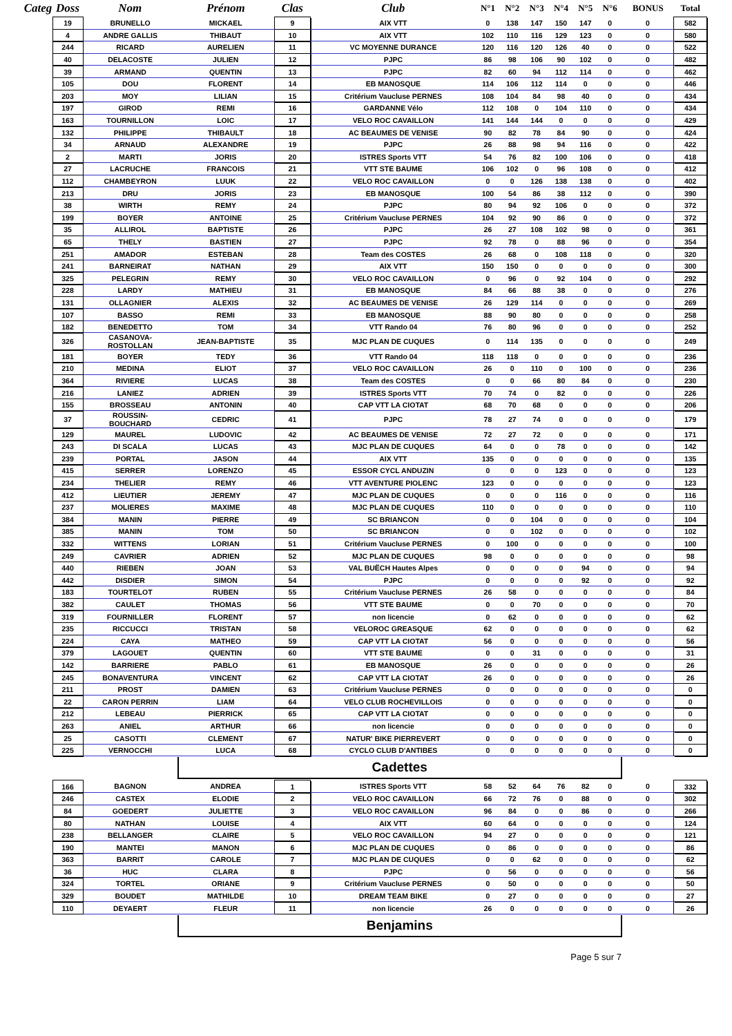| Categ | Doss | Nom | Prénom | Clas | Club | N°1 | N°2 | N°3 | N°4 | N°5 | N°6 | BONUS | Total |
| --- | --- | --- | --- | --- | --- | --- | --- | --- | --- | --- | --- | --- | --- |
| | 19 | BRUNELLO | MICKAEL | 9 | AIX VTT | 0 | 138 | 147 | 150 | 147 | 0 | 0 | 582 |
| | 4 | ANDRE GALLIS | THIBAUT | 10 | AIX VTT | 102 | 110 | 116 | 129 | 123 | 0 | 0 | 580 |
| | 244 | RICARD | AURELIEN | 11 | VC MOYENNE DURANCE | 120 | 116 | 120 | 126 | 40 | 0 | 0 | 522 |
| | 40 | DELACOSTE | JULIEN | 12 | PJPC | 86 | 98 | 106 | 90 | 102 | 0 | 0 | 482 |
| | 39 | ARMAND | QUENTIN | 13 | PJPC | 82 | 60 | 94 | 112 | 114 | 0 | 0 | 462 |
| | 105 | DOU | FLORENT | 14 | EB MANOSQUE | 114 | 106 | 112 | 114 | 0 | 0 | 0 | 446 |
| | 203 | MOY | LILIAN | 15 | Critérium Vaucluse PERNES | 108 | 104 | 84 | 98 | 40 | 0 | 0 | 434 |
| | 197 | GIROD | REMI | 16 | GARDANNE Vélo | 112 | 108 | 0 | 104 | 110 | 0 | 0 | 434 |
| | 163 | TOURNILLON | LOIC | 17 | VELO ROC CAVAILLON | 141 | 144 | 144 | 0 | 0 | 0 | 0 | 429 |
| | 132 | PHILIPPE | THIBAULT | 18 | AC BEAUMES DE VENISE | 90 | 82 | 78 | 84 | 90 | 0 | 0 | 424 |
| | 34 | ARNAUD | ALEXANDRE | 19 | PJPC | 26 | 88 | 98 | 94 | 116 | 0 | 0 | 422 |
| | 2 | MARTI | JORIS | 20 | ISTRES Sports VTT | 54 | 76 | 82 | 100 | 106 | 0 | 0 | 418 |
| | 27 | LACRUCHE | FRANCOIS | 21 | VTT STE BAUME | 106 | 102 | 0 | 96 | 108 | 0 | 0 | 412 |
| | 112 | CHAMBEYRON | LUUK | 22 | VELO ROC CAVAILLON | 0 | 0 | 126 | 138 | 138 | 0 | 0 | 402 |
| | 213 | DRU | JORIS | 23 | EB MANOSQUE | 100 | 54 | 86 | 38 | 112 | 0 | 0 | 390 |
| | 38 | WIRTH | REMY | 24 | PJPC | 80 | 94 | 92 | 106 | 0 | 0 | 0 | 372 |
| | 199 | BOYER | ANTOINE | 25 | Critérium Vaucluse PERNES | 104 | 92 | 90 | 86 | 0 | 0 | 0 | 372 |
| | 35 | ALLIROL | BAPTISTE | 26 | PJPC | 26 | 27 | 108 | 102 | 98 | 0 | 0 | 361 |
| | 65 | THELY | BASTIEN | 27 | PJPC | 92 | 78 | 0 | 88 | 96 | 0 | 0 | 354 |
| | 251 | AMADOR | ESTEBAN | 28 | Team des COSTES | 26 | 68 | 0 | 108 | 118 | 0 | 0 | 320 |
| | 241 | BARNEIRAT | NATHAN | 29 | AIX VTT | 150 | 150 | 0 | 0 | 0 | 0 | 0 | 300 |
| | 325 | PELEGRIN | REMY | 30 | VELO ROC CAVAILLON | 0 | 96 | 0 | 92 | 104 | 0 | 0 | 292 |
| | 228 | LARDY | MATHIEU | 31 | EB MANOSQUE | 84 | 66 | 88 | 38 | 0 | 0 | 0 | 276 |
| | 131 | OLLAGNIER | ALEXIS | 32 | AC BEAUMES DE VENISE | 26 | 129 | 114 | 0 | 0 | 0 | 0 | 269 |
| | 107 | BASSO | REMI | 33 | EB MANOSQUE | 88 | 90 | 80 | 0 | 0 | 0 | 0 | 258 |
| | 182 | BENEDETTO | TOM | 34 | VTT Rando 04 | 76 | 80 | 96 | 0 | 0 | 0 | 0 | 252 |
| | 326 | CASANOVA- ROSTOLLAN | JEAN-BAPTISTE | 35 | MJC PLAN DE CUQUES | 0 | 114 | 135 | 0 | 0 | 0 | 0 | 249 |
| | 181 | BOYER | TEDY | 36 | VTT Rando 04 | 118 | 118 | 0 | 0 | 0 | 0 | 0 | 236 |
| | 210 | MEDINA | ELIOT | 37 | VELO ROC CAVAILLON | 26 | 0 | 110 | 0 | 100 | 0 | 0 | 236 |
| | 364 | RIVIERE | LUCAS | 38 | Team des COSTES | 0 | 0 | 66 | 80 | 84 | 0 | 0 | 230 |
| | 216 | LANIEZ | ADRIEN | 39 | ISTRES Sports VTT | 70 | 74 | 0 | 82 | 0 | 0 | 0 | 226 |
| | 155 | BROSSEAU | ANTONIN | 40 | CAP VTT LA CIOTAT | 68 | 70 | 68 | 0 | 0 | 0 | 0 | 206 |
| | 37 | ROUSSIN- BOUCHARD | CEDRIC | 41 | PJPC | 78 | 27 | 74 | 0 | 0 | 0 | 0 | 179 |
| | 129 | MAUREL | LUDOVIC | 42 | AC BEAUMES DE VENISE | 72 | 27 | 72 | 0 | 0 | 0 | 0 | 171 |
| | 243 | DI SCALA | LUCAS | 43 | MJC PLAN DE CUQUES | 64 | 0 | 0 | 78 | 0 | 0 | 0 | 142 |
| | 239 | PORTAL | JASON | 44 | AIX VTT | 135 | 0 | 0 | 0 | 0 | 0 | 0 | 135 |
| | 415 | SERRER | LORENZO | 45 | ESSOR CYCL ANDUZIN | 0 | 0 | 0 | 123 | 0 | 0 | 0 | 123 |
| | 234 | THELIER | REMY | 46 | VTT AVENTURE PIOLENC | 123 | 0 | 0 | 0 | 0 | 0 | 0 | 123 |
| | 412 | LIEUTIER | JEREMY | 47 | MJC PLAN DE CUQUES | 0 | 0 | 0 | 116 | 0 | 0 | 0 | 116 |
| | 237 | MOLIERES | MAXIME | 48 | MJC PLAN DE CUQUES | 110 | 0 | 0 | 0 | 0 | 0 | 0 | 110 |
| | 384 | MANIN | PIERRE | 49 | SC BRIANCON | 0 | 0 | 104 | 0 | 0 | 0 | 0 | 104 |
| | 385 | MANIN | TOM | 50 | SC BRIANCON | 0 | 0 | 102 | 0 | 0 | 0 | 0 | 102 |
| | 332 | WITTENS | LORIAN | 51 | Critérium Vaucluse PERNES | 0 | 100 | 0 | 0 | 0 | 0 | 0 | 100 |
| | 249 | CAVRIER | ADRIEN | 52 | MJC PLAN DE CUQUES | 98 | 0 | 0 | 0 | 0 | 0 | 0 | 98 |
| | 440 | RIEBEN | JOAN | 53 | VAL BUËCH Hautes Alpes | 0 | 0 | 0 | 0 | 94 | 0 | 0 | 94 |
| | 442 | DISDIER | SIMON | 54 | PJPC | 0 | 0 | 0 | 0 | 92 | 0 | 0 | 92 |
| | 183 | TOURTELOT | RUBEN | 55 | Critérium Vaucluse PERNES | 26 | 58 | 0 | 0 | 0 | 0 | 0 | 84 |
| | 382 | CAULET | THOMAS | 56 | VTT STE BAUME | 0 | 0 | 70 | 0 | 0 | 0 | 0 | 70 |
| | 319 | FOURNILLER | FLORENT | 57 | non licencie | 0 | 62 | 0 | 0 | 0 | 0 | 0 | 62 |
| | 235 | RICCUCCI | TRISTAN | 58 | VELOROC GREASQUE | 62 | 0 | 0 | 0 | 0 | 0 | 0 | 62 |
| | 224 | CAYA | MATHEO | 59 | CAP VTT LA CIOTAT | 56 | 0 | 0 | 0 | 0 | 0 | 0 | 56 |
| | 379 | LAGOUET | QUENTIN | 60 | VTT STE BAUME | 0 | 0 | 31 | 0 | 0 | 0 | 0 | 31 |
| | 142 | BARRIERE | PABLO | 61 | EB MANOSQUE | 26 | 0 | 0 | 0 | 0 | 0 | 0 | 26 |
| | 245 | BONAVENTURA | VINCENT | 62 | CAP VTT LA CIOTAT | 26 | 0 | 0 | 0 | 0 | 0 | 0 | 26 |
| | 211 | PROST | DAMIEN | 63 | Critérium Vaucluse PERNES | 0 | 0 | 0 | 0 | 0 | 0 | 0 | 0 |
| | 22 | CARON PERRIN | LIAM | 64 | VELO CLUB ROCHEVILLOIS | 0 | 0 | 0 | 0 | 0 | 0 | 0 | 0 |
| | 212 | LEBEAU | PIERRICK | 65 | CAP VTT LA CIOTAT | 0 | 0 | 0 | 0 | 0 | 0 | 0 | 0 |
| | 263 | ANIEL | ARTHUR | 66 | non licencie | 0 | 0 | 0 | 0 | 0 | 0 | 0 | 0 |
| | 25 | CASOTTI | CLEMENT | 67 | NATUR' BIKE PIERREVERT | 0 | 0 | 0 | 0 | 0 | 0 | 0 | 0 |
| | 225 | VERNOCCHI | LUCA | 68 | CYCLO CLUB D'ANTIBES | 0 | 0 | 0 | 0 | 0 | 0 | 0 | 0 |
| | | | Cadettes | | | | | | | | | | |
| | 166 | BAGNON | ANDREA | 1 | ISTRES Sports VTT | 58 | 52 | 64 | 76 | 82 | 0 | 0 | 332 |
| | 246 | CASTEX | ELODIE | 2 | VELO ROC CAVAILLON | 66 | 72 | 76 | 0 | 88 | 0 | 0 | 302 |
| | 84 | GOEDERT | JULIETTE | 3 | VELO ROC CAVAILLON | 96 | 84 | 0 | 0 | 86 | 0 | 0 | 266 |
| | 80 | NATHAN | LOUISE | 4 | AIX VTT | 60 | 64 | 0 | 0 | 0 | 0 | 0 | 124 |
| | 238 | BELLANGER | CLAIRE | 5 | VELO ROC CAVAILLON | 94 | 27 | 0 | 0 | 0 | 0 | 0 | 121 |
| | 190 | MANTEI | MANON | 6 | MJC PLAN DE CUQUES | 0 | 86 | 0 | 0 | 0 | 0 | 0 | 86 |
| | 363 | BARRIT | CAROLE | 7 | MJC PLAN DE CUQUES | 0 | 0 | 62 | 0 | 0 | 0 | 0 | 62 |
| | 36 | HUC | CLARA | 8 | PJPC | 0 | 56 | 0 | 0 | 0 | 0 | 0 | 56 |
| | 324 | TORTEL | ORIANE | 9 | Critérium Vaucluse PERNES | 0 | 50 | 0 | 0 | 0 | 0 | 0 | 50 |
| | 329 | BOUDET | MATHILDE | 10 | DREAM TEAM BIKE | 0 | 27 | 0 | 0 | 0 | 0 | 0 | 27 |
| | 110 | DEYAERT | FLEUR | 11 | non licencie | 26 | 0 | 0 | 0 | 0 | 0 | 0 | 26 |
| | | | Benjamins | | | | | | | | | | |
Page 5 sur 7